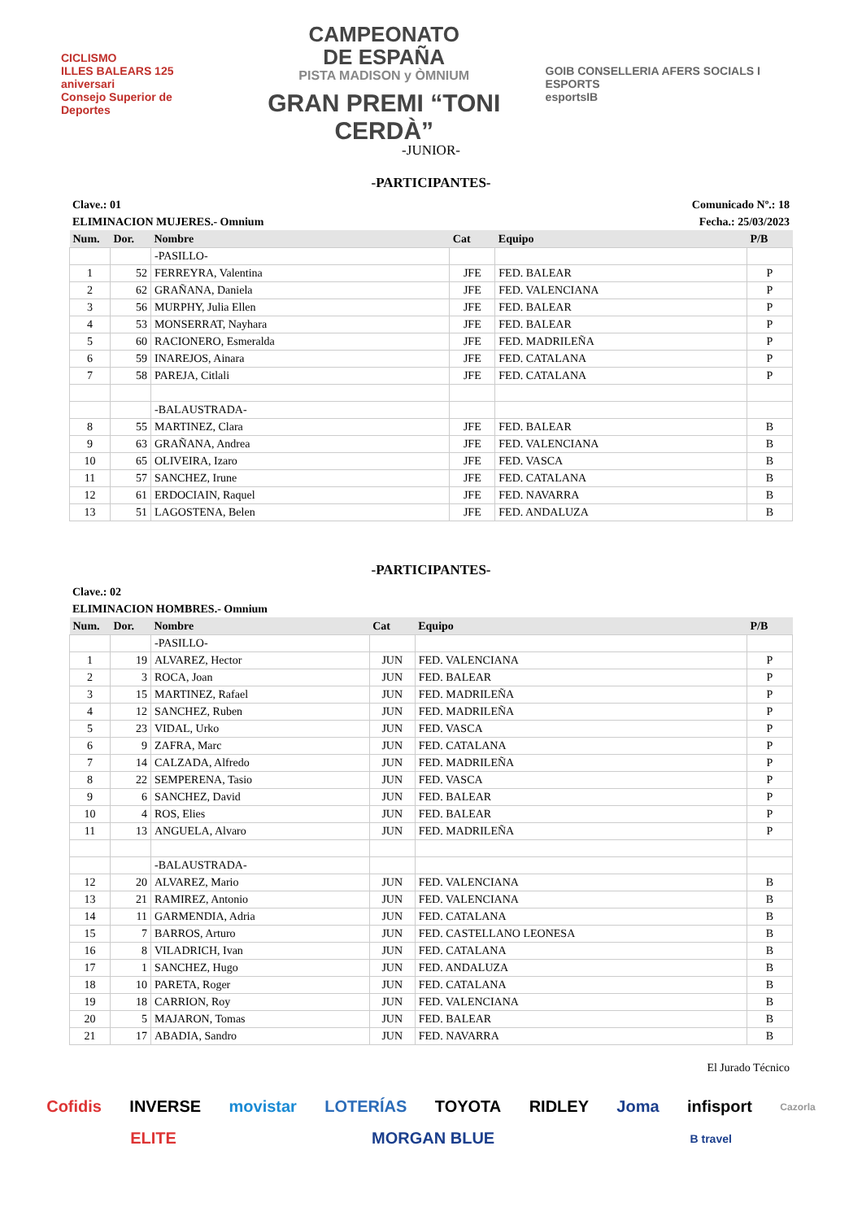CICLISMO
ILLES BALEARS 125 aniversari
Consejo Superior de Deportes
CAMPEONATO
DE ESPAÑA
PISTA MADISON y ÒMNIUM
GRAN PREMI “TONI CERDÀ”
GOIB CONSELLERIA AFERS SOCIALS I ESPORTS
esportsIB
-JUNIOR-
-PARTICIPANTES-
Clave.: 01 Comunicado Nº.: 18
ELIMINACION MUJERES.- Omnium Fecha.: 25/03/2023
| Num. | Dor. | Nombre | Cat | Equipo | P/B |
| --- | --- | --- | --- | --- | --- |
| | | -PASILLO- | | | |
| 1 | 52 | FERREYRA, Valentina | JFE | FED. BALEAR | P |
| 2 | 62 | GRAÑANA, Daniela | JFE | FED. VALENCIANA | P |
| 3 | 56 | MURPHY, Julia Ellen | JFE | FED. BALEAR | P |
| 4 | 53 | MONSERRAT, Nayhara | JFE | FED. BALEAR | P |
| 5 | 60 | RACIONERO, Esmeralda | JFE | FED. MADRILEÑA | P |
| 6 | 59 | INAREJOS, Ainara | JFE | FED. CATALANA | P |
| 7 | 58 | PAREJA, Citlali | JFE | FED. CATALANA | P |
| | | -BALAUSTRADA- | | | |
| 8 | 55 | MARTINEZ, Clara | JFE | FED. BALEAR | B |
| 9 | 63 | GRAÑANA, Andrea | JFE | FED. VALENCIANA | B |
| 10 | 65 | OLIVEIRA, Izaro | JFE | FED. VASCA | B |
| 11 | 57 | SANCHEZ, Irune | JFE | FED. CATALANA | B |
| 12 | 61 | ERDOCIAIN, Raquel | JFE | FED. NAVARRA | B |
| 13 | 51 | LAGOSTENA, Belen | JFE | FED. ANDALUZA | B |
-PARTICIPANTES-
Clave.: 02
ELIMINACION HOMBRES.- Omnium
| Num. | Dor. | Nombre | Cat | Equipo | P/B |
| --- | --- | --- | --- | --- | --- |
| | | -PASILLO- | | | |
| 1 | 19 | ALVAREZ, Hector | JUN | FED. VALENCIANA | P |
| 2 | 3 | ROCA, Joan | JUN | FED. BALEAR | P |
| 3 | 15 | MARTINEZ, Rafael | JUN | FED. MADRILEÑA | P |
| 4 | 12 | SANCHEZ, Ruben | JUN | FED. MADRILEÑA | P |
| 5 | 23 | VIDAL, Urko | JUN | FED. VASCA | P |
| 6 | 9 | ZAFRA, Marc | JUN | FED. CATALANA | P |
| 7 | 14 | CALZADA, Alfredo | JUN | FED. MADRILEÑA | P |
| 8 | 22 | SEMPERENA, Tasio | JUN | FED. VASCA | P |
| 9 | 6 | SANCHEZ, David | JUN | FED. BALEAR | P |
| 10 | 4 | ROS, Elies | JUN | FED. BALEAR | P |
| 11 | 13 | ANGUELA, Alvaro | JUN | FED. MADRILEÑA | P |
| | | -BALAUSTRADA- | | | |
| 12 | 20 | ALVAREZ, Mario | JUN | FED. VALENCIANA | B |
| 13 | 21 | RAMIREZ, Antonio | JUN | FED. VALENCIANA | B |
| 14 | 11 | GARMENDIA, Adria | JUN | FED. CATALANA | B |
| 15 | 7 | BARROS, Arturo | JUN | FED. CASTELLANO LEONESA | B |
| 16 | 8 | VILADRICH, Ivan | JUN | FED. CATALANA | B |
| 17 | 1 | SANCHEZ, Hugo | JUN | FED. ANDALUZA | B |
| 18 | 10 | PARETA, Roger | JUN | FED. CATALANA | B |
| 19 | 18 | CARRION, Roy | JUN | FED. VALENCIANA | B |
| 20 | 5 | MAJARON, Tomas | JUN | FED. BALEAR | B |
| 21 | 17 | ABADIA, Sandro | JUN | FED. NAVARRA | B |
El Jurado Técnico
Cofidis INVERSE movistar LOTERÍAS TOYOTA RIDLEY Joma infisport Cazorla ELITE MORGAN BLUE B travel